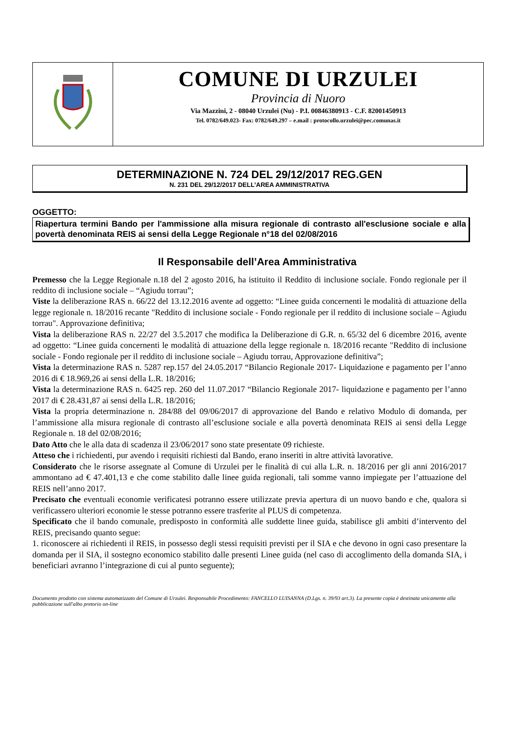COMUNE DI URZULEI
Provincia di Nuoro
Via Mazzini, 2 - 08040 Urzulei (Nu) - P.I. 00846380913 - C.F. 82001450913
Tel. 0782/649.023- Fax: 0782/649.297 – e.mail : protocollo.urzulei@pec.comunas.it
DETERMINAZIONE N. 724 DEL 29/12/2017 REG.GEN
N. 231 DEL 29/12/2017 DELL’AREA AMMINISTRATIVA
OGGETTO:
Riapertura termini Bando per l'ammissione alla misura regionale di contrasto all'esclusione sociale e alla povertà denominata REIS ai sensi della Legge Regionale n°18 del 02/08/2016
Il Responsabile dell’Area Amministrativa
Premesso che la Legge Regionale n.18 del 2 agosto 2016, ha istituito il Reddito di inclusione sociale. Fondo regionale per il reddito di inclusione sociale – “Agiudu torrau”;
Viste la deliberazione RAS n. 66/22 del 13.12.2016 avente ad oggetto: “Linee guida concernenti le modalità di attuazione della legge regionale n. 18/2016 recante "Reddito di inclusione sociale - Fondo regionale per il reddito di inclusione sociale – Agiudu torrau". Approvazione definitiva;
Vista la deliberazione RAS n. 22/27 del 3.5.2017 che modifica la Deliberazione di G.R. n. 65/32 del 6 dicembre 2016, avente ad oggetto: “Linee guida concernenti le modalità di attuazione della legge regionale n. 18/2016 recante "Reddito di inclusione sociale - Fondo regionale per il reddito di inclusione sociale – Agiudu torrau, Approvazione definitiva”;
Vista la determinazione RAS n. 5287 rep.157 del 24.05.2017 “Bilancio Regionale 2017- Liquidazione e pagamento per l’anno 2016 di € 18.969,26 ai sensi della L.R. 18/2016;
Vista la determinazione RAS n. 6425 rep. 260 del 11.07.2017 “Bilancio Regionale 2017- liquidazione e pagamento per l’anno 2017 di € 28.431,87 ai sensi della L.R. 18/2016;
Vista la propria determinazione n. 284/88 del 09/06/2017 di approvazione del Bando e relativo Modulo di domanda, per l’ammissione alla misura regionale di contrasto all’esclusione sociale e alla povertà denominata REIS ai sensi della Legge Regionale n. 18 del 02/08/2016;
Dato Atto che le alla data di scadenza il 23/06/2017 sono state presentate 09 richieste.
Atteso che i richiedenti, pur avendo i requisiti richiesti dal Bando, erano inseriti in altre attività lavorative.
Considerato che le risorse assegnate al Comune di Urzulei per le finalità di cui alla L.R. n. 18/2016 per gli anni 2016/2017 ammontano ad € 47.401,13 e che come stabilito dalle linee guida regionali, tali somme vanno impiegate per l’attuazione del REIS nell’anno 2017.
Precisato che eventuali economie verificatesi potranno essere utilizzate previa apertura di un nuovo bando e che, qualora si verificassero ulteriori economie le stesse potranno essere trasferite al PLUS di competenza.
Specificato che il bando comunale, predisposto in conformità alle suddette linee guida, stabilisce gli ambiti d’intervento del REIS, precisando quanto segue:
1. riconoscere ai richiedenti il REIS, in possesso degli stessi requisiti previsti per il SIA e che devono in ogni caso presentare la domanda per il SIA, il sostegno economico stabilito dalle presenti Linee guida (nel caso di accoglimento della domanda SIA, i beneficiari avranno l’integrazione di cui al punto seguente);
Documento prodotto con sistema automatizzato del Comune di Urzulei. Responsabile Procedimento: FANCELLO LUISANNA (D.Lgs. n. 39/93 art.3). La presente copia è destinata unicamente alla pubblicazione sull'albo pretorio on-line